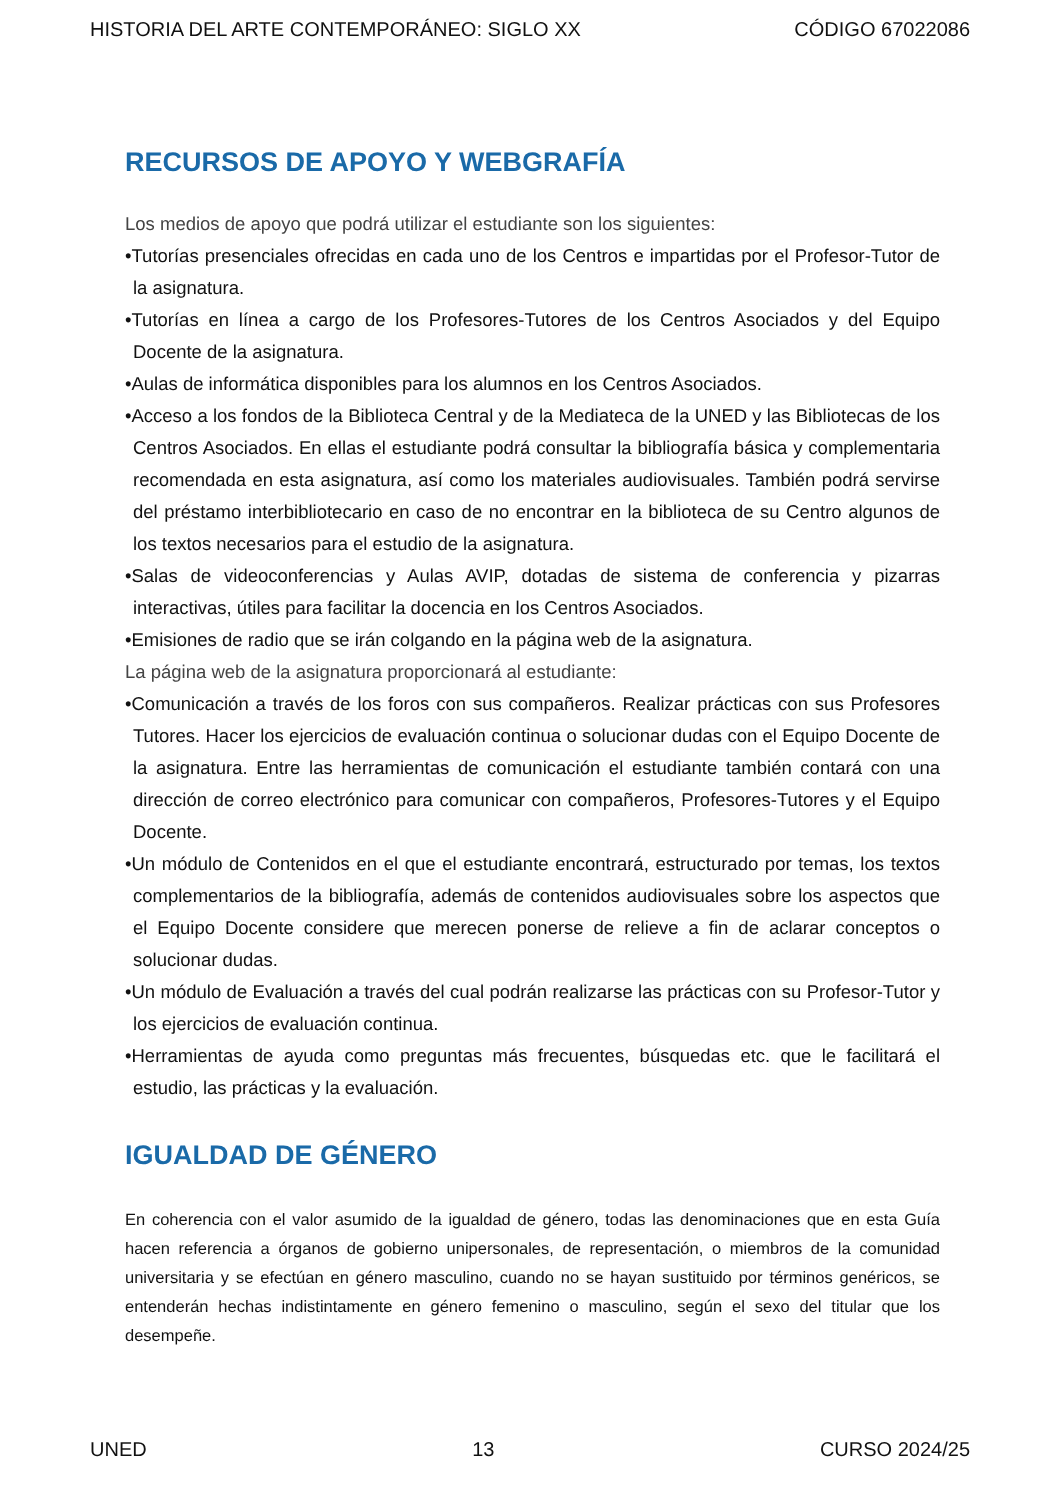HISTORIA DEL ARTE CONTEMPORÁNEO: SIGLO XX CÓDIGO 67022086
RECURSOS DE APOYO Y WEBGRAFÍA
Los medios de apoyo que podrá utilizar el estudiante son los siguientes:
•Tutorías presenciales ofrecidas en cada uno de los Centros e impartidas por el Profesor-Tutor de la asignatura.
•Tutorías en línea a cargo de los Profesores-Tutores de los Centros Asociados y del Equipo Docente de la asignatura.
•Aulas de informática disponibles para los alumnos en los Centros Asociados.
•Acceso a los fondos de la Biblioteca Central y de la Mediateca de la UNED y las Bibliotecas de los Centros Asociados. En ellas el estudiante podrá consultar la bibliografía básica y complementaria recomendada en esta asignatura, así como los materiales audiovisuales. También podrá servirse del préstamo interbibliotecario en caso de no encontrar en la biblioteca de su Centro algunos de los textos necesarios para el estudio de la asignatura.
•Salas de videoconferencias y Aulas AVIP, dotadas de sistema de conferencia y pizarras interactivas, útiles para facilitar la docencia en los Centros Asociados.
•Emisiones de radio que se irán colgando en la página web de la asignatura.
La página web de la asignatura proporcionará al estudiante:
•Comunicación a través de los foros con sus compañeros. Realizar prácticas con sus Profesores Tutores. Hacer los ejercicios de evaluación continua o solucionar dudas con el Equipo Docente de la asignatura. Entre las herramientas de comunicación el estudiante también contará con una dirección de correo electrónico para comunicar con compañeros, Profesores-Tutores y el Equipo Docente.
•Un módulo de Contenidos en el que el estudiante encontrará, estructurado por temas, los textos complementarios de la bibliografía, además de contenidos audiovisuales sobre los aspectos que el Equipo Docente considere que merecen ponerse de relieve a fin de aclarar conceptos o solucionar dudas.
•Un módulo de Evaluación a través del cual podrán realizarse las prácticas con su Profesor-Tutor y los ejercicios de evaluación continua.
•Herramientas de ayuda como preguntas más frecuentes, búsquedas etc. que le facilitará el estudio, las prácticas y la evaluación.
IGUALDAD DE GÉNERO
En coherencia con el valor asumido de la igualdad de género, todas las denominaciones que en esta Guía hacen referencia a órganos de gobierno unipersonales, de representación, o miembros de la comunidad universitaria y se efectúan en género masculino, cuando no se hayan sustituido por términos genéricos, se entenderán hechas indistintamente en género femenino o masculino, según el sexo del titular que los desempeñe.
UNED 13 CURSO 2024/25